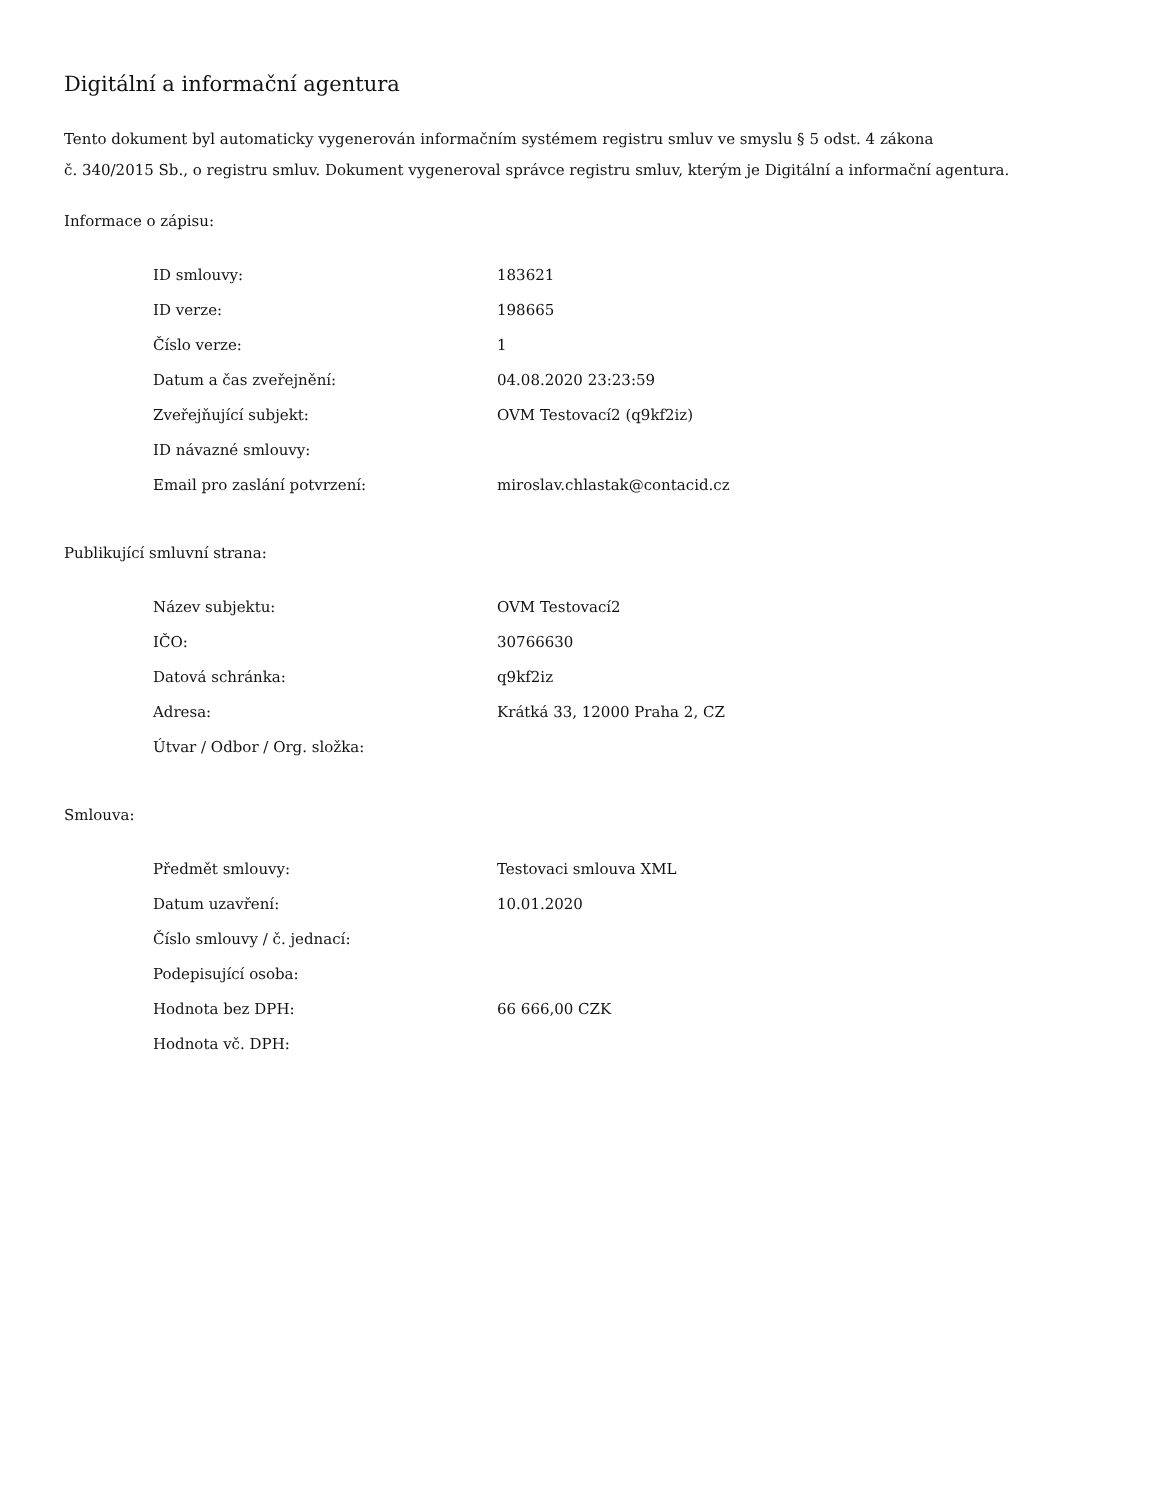Digitální a informační agentura
Tento dokument byl automaticky vygenerován informačním systémem registru smluv ve smyslu § 5 odst. 4 zákona
č. 340/2015 Sb., o registru smluv. Dokument vygeneroval správce registru smluv, kterým je Digitální a informační agentura.
Informace o zápisu:
| ID smlouvy: | 183621 |
| ID verze: | 198665 |
| Číslo verze: | 1 |
| Datum a čas zveřejnění: | 04.08.2020 23:23:59 |
| Zveřejňující subjekt: | OVM Testovací2 (q9kf2iz) |
| ID návazné smlouvy: | |
| Email pro zaslání potvrzení: | miroslav.chlastak@contacid.cz |
Publikující smluvní strana:
| Název subjektu: | OVM Testovací2 |
| IČO: | 30766630 |
| Datová schránka: | q9kf2iz |
| Adresa: | Krátká 33, 12000 Praha 2, CZ |
| Útvar / Odbor / Org. složka: | |
Smlouva:
| Předmět smlouvy: | Testovaci smlouva XML |
| Datum uzavření: | 10.01.2020 |
| Číslo smlouvy / č. jednací: | |
| Podepisující osoba: | |
| Hodnota bez DPH: | 66 666,00 CZK |
| Hodnota vč. DPH: | |